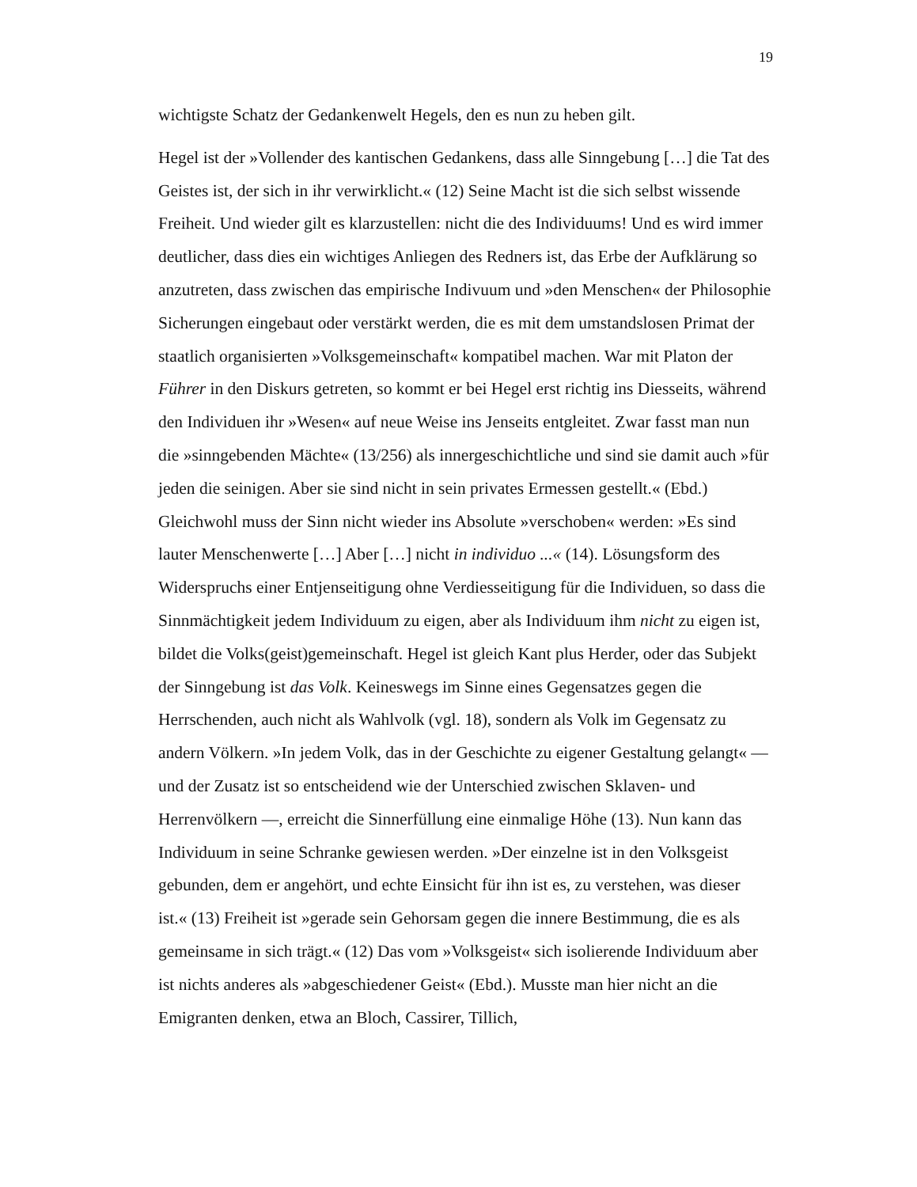19
wichtigste Schatz der Gedankenwelt Hegels, den es nun zu heben gilt.
Hegel ist der »Vollender des kantischen Gedankens, dass alle Sinngebung […] die Tat des Geistes ist, der sich in ihr verwirklicht.« (12) Seine Macht ist die sich selbst wissende Freiheit. Und wieder gilt es klarzustellen: nicht die des Individuums! Und es wird immer deutlicher, dass dies ein wichtiges Anliegen des Redners ist, das Erbe der Aufklärung so anzutreten, dass zwischen das empirische Indivuum und »den Menschen« der Philosophie Sicherungen eingebaut oder verstärkt werden, die es mit dem umstandslosen Primat der staatlich organisierten »Volksgemeinschaft« kompatibel machen. War mit Platon der Führer in den Diskurs getreten, so kommt er bei Hegel erst richtig ins Diesseits, während den Individuen ihr »Wesen« auf neue Weise ins Jenseits entgleitet. Zwar fasst man nun die »sinngebenden Mächte« (13/256) als innergeschichtliche und sind sie damit auch »für jeden die seinigen. Aber sie sind nicht in sein privates Ermessen gestellt.« (Ebd.) Gleichwohl muss der Sinn nicht wieder ins Absolute »verschoben« werden: »Es sind lauter Menschenwerte […] Aber […] nicht in individuo ...« (14). Lösungsform des Widerspruchs einer Entjenseitigung ohne Verdiesseitigung für die Individuen, so dass die Sinnmächtigkeit jedem Individuum zu eigen, aber als Individuum ihm nicht zu eigen ist, bildet die Volks(geist)gemeinschaft. Hegel ist gleich Kant plus Herder, oder das Subjekt der Sinngebung ist das Volk. Keineswegs im Sinne eines Gegensatzes gegen die Herrschenden, auch nicht als Wahlvolk (vgl. 18), sondern als Volk im Gegensatz zu andern Völkern. »In jedem Volk, das in der Geschichte zu eigener Gestaltung gelangt« — und der Zusatz ist so entscheidend wie der Unterschied zwischen Sklaven- und Herrenvölkern —, erreicht die Sinnerfüllung eine einmalige Höhe (13). Nun kann das Individuum in seine Schranke gewiesen werden. »Der einzelne ist in den Volksgeist gebunden, dem er angehört, und echte Einsicht für ihn ist es, zu verstehen, was dieser ist.« (13) Freiheit ist »gerade sein Gehorsam gegen die innere Bestimmung, die es als gemeinsame in sich trägt.« (12) Das vom »Volksgeist« sich isolierende Individuum aber ist nichts anderes als »abgeschiedener Geist« (Ebd.). Musste man hier nicht an die Emigranten denken, etwa an Bloch, Cassirer, Tillich,